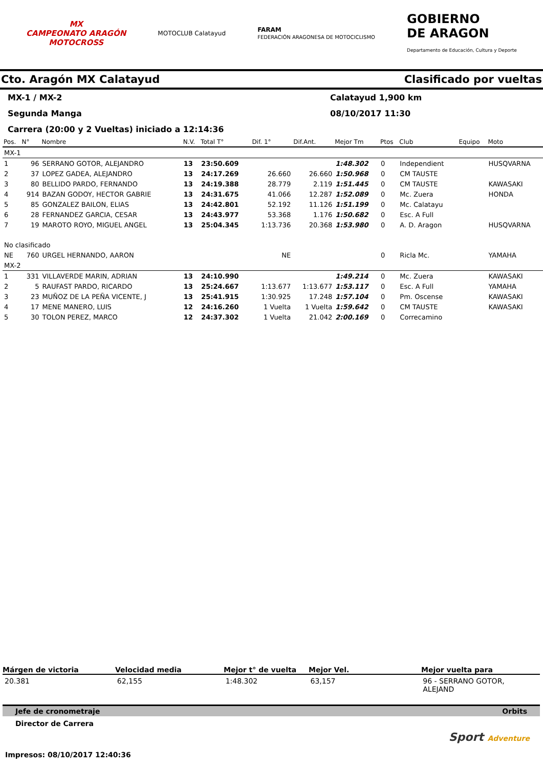MX
CAMPEONATO ARAGÓN
MOTOCROSS
MOTOCLUB Calatayud
FARAM
FEDERACIÓN ARAGONESA DE MOTOCICLISMO
GOBIERNO
DE ARAGON
Departamento de Educación, Cultura y Deporte
Cto. Aragón MX Calatayud Clasificado por vueltas
MX-1 / MX-2 Calatayud 1,900 km
Segunda Manga 08/10/2017 11:30
Carrera (20:00 y 2 Vueltas) iniciado a 12:14:36
| Pos. | N° | Nombre | N.V. | Total T° | Dif. 1° | Dif.Ant. | Mejor Tm | Ptos | Club | Equipo | Moto |
| --- | --- | --- | --- | --- | --- | --- | --- | --- | --- | --- | --- |
| MX-1 | | | | | | | | | | | |
| 1 | 96 | SERRANO GOTOR, ALEJANDRO | 13 | 23:50.609 | | | 1:48.302 | 0 | Independient | | HUSQVARNA |
| 2 | 37 | LOPEZ GADEA, ALEJANDRO | 13 | 24:17.269 | 26.660 | 26.660 | 1:50.968 | 0 | CM TAUSTE | | |
| 3 | 80 | BELLIDO PARDO, FERNANDO | 13 | 24:19.388 | 28.779 | 2.119 | 1:51.445 | 0 | CM TAUSTE | | KAWASAKI |
| 4 | 914 | BAZAN GODOY, HECTOR GABRIE | 13 | 24:31.675 | 41.066 | 12.287 | 1:52.089 | 0 | Mc. Zuera | | HONDA |
| 5 | 85 | GONZALEZ BAILON, ELIAS | 13 | 24:42.801 | 52.192 | 11.126 | 1:51.199 | 0 | Mc. Calatayu | | |
| 6 | 28 | FERNANDEZ GARCIA, CESAR | 13 | 24:43.977 | 53.368 | 1.176 | 1:50.682 | 0 | Esc. A Full | | |
| 7 | 19 | MAROTO ROYO, MIGUEL ANGEL | 13 | 25:04.345 | 1:13.736 | 20.368 | 1:53.980 | 0 | A. D. Aragon | | HUSQVARNA |
| No clasificado | | | | | | | | | | | |
| NE | 760 | URGEL HERNANDO, AARON | | | NE | | | 0 | Ricla Mc. | | YAMAHA |
| MX-2 | | | | | | | | | | | |
| 1 | 331 | VILLAVERDE MARIN, ADRIAN | 13 | 24:10.990 | | | 1:49.214 | 0 | Mc. Zuera | | KAWASAKI |
| 2 | 5 | RAUFAST PARDO, RICARDO | 13 | 25:24.667 | 1:13.677 | 1:13.677 | 1:53.117 | 0 | Esc. A Full | | YAMAHA |
| 3 | 23 | MUÑOZ DE LA PEÑA VICENTE, J | 13 | 25:41.915 | 1:30.925 | 17.248 | 1:57.104 | 0 | Pm. Oscense | | KAWASAKI |
| 4 | 17 | MENE MANERO, LUIS | 12 | 24:16.260 | 1 Vuelta | 1 Vuelta | 1:59.642 | 0 | CM TAUSTE | | KAWASAKI |
| 5 | 30 | TOLON PEREZ, MARCO | 12 | 24:37.302 | 1 Vuelta | 21.042 | 2:00.169 | 0 | Correcamino | | |
Márgen de victoria Velocidad media Mejor t° de vuelta Mejor Vel. Mejor vuelta para
20.381 62,155 1:48.302 63,157 96 - SERRANO GOTOR, ALEJAND
Jefe de cronometraje Orbits
Director de Carrera
Sport Adventure
Impresos: 08/10/2017 12:40:36